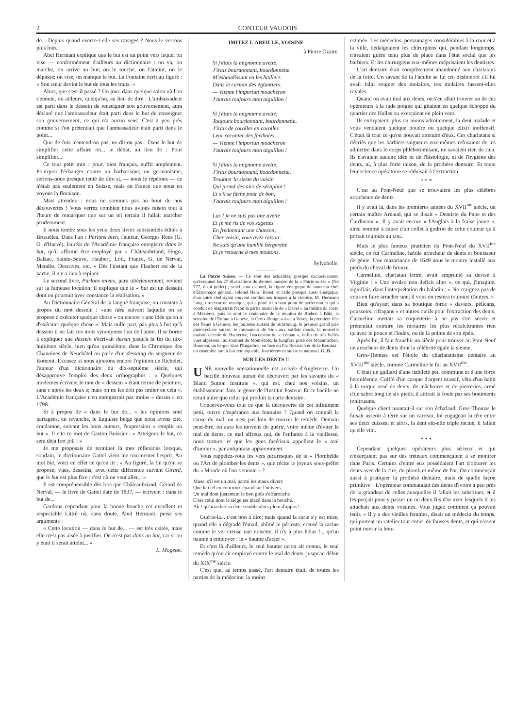2 CONTEUR VAUDOIS
de... Depuis quand exerce-t-elle ses ravages ? Nous le verrons plus loin.
Abel Hermant explique que le but est un point vers lequel on vise — conformément d'ailleurs au dictionnaire : on va, on marche, on arrive au but; on le touche, on l'atteint, on le dépasse; on vise, on manque le but. La Fontaine écrit au figuré : « Son cœur devint le but de tous les traits. »
Alors, que s'est-il passé ? Un jour, dans quelque salon où l'on s'ennuie, ou ailleurs, quelqu'un, au lieu de dire : L'ambassadeur est parti dans le dessein de renseigner son gouvernement, aura déclaré que l'ambassadeur était parti dans le but de renseigner son gouvernement, ce qui n'a aucun sens. C'est à peu près comme si l'on prétendait que l'ambassadeur était parti dans le point...
Que de fois n'entend-on pas, ne dit-on pas : Dans le but de simplifier cette affaire on... le débat, au lieu de : Pour simplifier...
Ce tout petit mot : pour, bien français, suffit amplement. Pourquoi l'échanger contre un barbarisme; un germanisme, serions-nous presque tenté de dire si, — nous le répétons — ce n'était pas seulement en Suisse, mais en France que nous en voyons la floraison.
Mais attendez : nous ne sommes pas au bout de nos découvertes ! Vous verrez combien nous avions raison tout à l'heure de remarquer que sur un tel terrain il fallait marcher prudemment.
Il nous tombe sous les yeux deux livres substantiels édités à Bruxelles. Dans l'un : Parlons bien, l'auteur, Georges Rens (G. O. d'Harvé), lauréat de l'Académie française enregistre dans le but, qu'il affirme être employé par « Châteaubriand, Hugo, Balzac, Sainte-Beuve, Flaubert, Loti, France, G. de Nerval, Mendès, Descaves, etc. » Dès l'instant que Flaubert est de la partie, il n'y a rien à repiper.
Le second livre, Parlons mieux, paru ultérieurement, revient sur la fameuse locution; il explique que le « but est un dessein dont on poursuit avec constance la réalisation. »
Au Dictionnaire Général de la langue française, on constate à propos du mot dessein : «une idée suivant laquelle on se propose d'exécuter quelque chose » ou encore « une idée qu'on a d'exécuter quelque chose ». Mais nulle part, pas plus à but qu'à dessein il ne fait ces mots synonymes l'un de l'autre. Il se borne à expliquer que dessein s'écrivait dessin jusqu'à la fin du dix-huitième siècle, bien qu'au quinzième, dans la Chronique des Chanoines de Neuchâtel on parle d'un desseing du seigneur de Romont. Excusez si nous ajoutons encore l'opinion de Richelet, l'auteur d'un dictionnaire du dix-septième siècle, qui désapprouve l'emploi des deux orthographes : « Quelques modernes écrivent le mot de « dessein » étant terme de peinture, sans c après les deux s; mais on ne les doit pas imiter en cela ». L'Académie française n'en enregistrait pas moins « dessin » en 1798.
Si à propos de « dans le but de... » les opinions sont partagées, en revanche, le linguiste belge que nous avons cité, condamne, suivant les bons auteurs, l'expression « remplir un but ». Il cite ce mot de Gaston Boissier : « Atteignez le but, ce sera déjà fort joli ! »
Je me proposais de terminer là mes réflexions lorsque, soudain, le dictionnaire Gattel vient me tourmenter l'esprit. Au mot but, voici en effet ce qu'on lit : « Au figuré, la fin qu'on se propose; vues, desseins, avec cette différence suivant Girard, que le but est plus fixe : c'est où on veut aller... »
Il est compréhensible dès lors que Châteaubriand, Gérard de Nerval, — le livre de Gattel date de 1837, — écrivent : dans le but de...
Gardons cependant pour la bonne bouche cet excellent et respectable Littré où, sans doute, Abel Hermant, puise ses arguments :
« Cette locution — dans le but de... — est très usitée, mais elle n'est pas aisée à justifier. On n'est pas dans un but, car si on y était il serait atteint... »
L. Mogeon.
IMITEZ L'ABEILLE, VOISINE
à Pierre Ozaire.
Si j'étais la mignonne avette,
J'irais bourdonnant, bourdonnette
M'esbaudissant en les haillers
Dans le carmin des églantiers.
— Vienne l'importun moucheron
J'aurais toujours mon aiguillon !
Si j'étais la mignonne avette,
Toujours bourdonnant, bourdonnette,
J'irais de corolles en corolles
Leur raconter des fariboles.
— Vienne l'importun moucheron
J'aurais toujours mon aiguillon !
Si j'étais la mignonne avette,
J'irais bourdonnant, bourdonnette,
Troubler la sieste du voisin
Qui prend des airs de séraphin !
Et s'il se fâche pour de bon,
J'aurais toujours mon aiguillon !
Las ! je ne suis pas une avette
Et je me ris de vos sagettes
En fredonnant une chanson,
Cher voisin, vous avez raison :
Ne suis qu'une humble bergerette
Et je retourne à mes moutons.
Sylvabelle.
La Patrie Suisse. — Ce sont des actualités, presque exclusivement, qu'évoquent les 27 illustrations du dernier numéro de la « Patrie suisse » (No 777, du 4 juillet) ; voici, tout d'abord, la figure énergique du nouveau chef d'Etat-major général, colonel Henri Roost, et celle presque aussi énergique, d'un autre chef ayant souvent conduit ses troupes à la victoire, M. Hermann Lang, directeur de musique, qui a porté à un haut point de perfection et qui a conduit de magistrale façon la partie musicale de « Davel » au théâtre du Jorat, à Mézières, puis ce sont le centenaire de la réunion de Riehen à Bâle, la semaine de l'Enfant à Genève, la Croix-Rouge suisse à Vevey, la première fête des fleurs à Genève, les journées suisses de Strasbourg, le premier grand prix motocycliste suisse, le monument de Sion aux soldats morts, la nouvelle maison d'école de Hauterive, l'ascension du « Léman », enfin de très belles vues alpestres : au sommet du Mont-Rose, la Jungfrau prise des Maennlichen, Brunnen, un berger dans l'Engadine, en face du Piz Rosatsch et de la Bernina : un ensemble tout à fait remarquable, foncièrement suisse et national. G. B.
SUR LES DENTS !!
UNE nouvelle sensationnelle est arrivée d'Angleterre. Un bacille nouveau aurait été découvert par les savants du « Bland Sutton Institute », qui est, chez nos voisins, un établissement dans le genre de l'Institut Pasteur. Et ce bacille ne serait autre que celui qui produit la carie dentaire.
Concevez-vous tout ce que la découverte de cet infiniment petit, ouvre d'espérance aux humains ? Quand on connaît la cause du mal, on n'est pas loin de trouver le remède. Demain peut-être, on aura les moyens de guérir, voire même d'éviter le mal de dents, ce mal affreux qui, de l'enfance à la vieillesse, nous torture, et que les gens facétieux appellent le « mal d'amour », par antiphrase apparemment.
Vous rappelez-vous les vers picaresques de la « Plombéïde ou l'Art de plomber les dents », que récite le joyeux sous-préfet du « Monde où l'on s'ennuie » ?
Muse, s'il est un mal, parmi les maux divers
Que le ciel en courroux épand sur l'univers,
Un mal dont justement le bon goût s'effarouche
C'est celui dont le siège est placé dans la bouche.
Ah ! qu'arracher sa dent semble alors plein d'appas !
Guéris-la... c'est bon à dire; mais quand la carie s'y est mise, quand elle a dégradé l'émail, abîmé le périoste, creusé la racine comme le ver creuse une noisette, il n'y a plus hélas !... qu'un baume à employer : le « baume d'acier ».
Et c'est là d'ailleurs, le seul baume qu'on ait connu, le seul remède qu'on ait employé contre le mal de dents, jusqu'au début du XIX<sup>me</sup> siècle.
C'est que, au temps passé, l'art dentaire était, de toutes les parties de la médecine, la moins
estimée. Les médecins, personnages considérables à la cour et à la ville, dédaignaient les chirurgiens qui, pendant longtemps, n'avaient guère tenu plus de place dans l'état social que les barbiers. Et les chirurgiens eux-mêmes méprisaient les dentistes.
L'art dentaire était complètement abandonné aux charlatans de la foire. Un savant de la Faculté se fut cru déshonoré s'il lui avait fallu soigner des molaires, ces molaires fussent-elles royales.
Quand on avait mal aux dents, on s'en allait trouver un de ces opérateurs à la rude poigne qui gîtaient en quelque échoppe du quartier des Halles ou exerçaient en plein vent.
Ils extirpaient, plus ou moins adroitement, la dent malade et vous vendaient quelque poudre ou quelque elixir inoffensif. C'était là tout ce qu'on pouvait attendre d'eux. Ces charlatans si décriés que les barbiers-saigneurs eux-mêmes refusaient de les admettre dans le corps phlébotomisant, ne savaient rien de rien. Ils n'avaient aucune idée ni de l'histologie, ni de l'hygiène des dents, ni, à plus forte raison, de la prothèse dentaire. Et toute leur science opératoire se réduisait à l'extraction.
* * *
C'est au Pont-Neuf que se trouvaient les plus célèbres arracheurs de dents.
Il y avait là, dans les premières années du XVII<sup>me</sup> siècle, un certain maître Arnaud, qui se disait « Dentiste du Pape et des Cardinaux ». Il y avait encore « l'Anglais à la fraise jaune », ainsi nommé à cause d'un collet à godron de cette couleur qu'il portait toujours au cou.
Mais le plus fameux praticien du Pont-Neuf du XVII<sup>me</sup> siècle, ce fut Carmeline, habile arracheur de dents et bonisseur de génie. Une mazarinade de 1649 nous le montre installé aux pieds du cheval de bronze.
Carmeline, charlatan lettré, avait emprunté sa devise à Virginie : « Uno avulso non deficit alter », ce qui, j'imagine, signifiait, dans l'interprétation du baladin : « Ne craignez pas de vous en faire arracher une; il vous en restera toujours d'autres. »
Bien qu'ayant dans sa boutique force « daviers, pélicans, poussoirs, rifragans » et autres outils pour l'extraction des dents, Carmeline mettait sa coquetterie à ne pas s'en servir et prétendait extraire les molaires les plus récalcitrantes rien qu'avec le pouce et l'index, ou de la pointe de son épée.
Après lui, il faut franchir un siècle pour trouver au Pont-Neuf un arracheur de dents dont la célébrité égale la sienne.
Gros-Thomas est l'étoile du charlatanisme dentaire au XVIII<sup>me</sup> siècle, comme Carmeline le fut au XVII<sup>me</sup>.
C'était un gaillard d'une habileté peu commune et d'une force herculéenne. Coiffé d'un casque d'argent massif, vêtu d'un habit à la turque orné de dents, de mâchoires et de pierreries, armé d'un sabre long de six pieds, il attirait la foule par ses boniments tonitruants.
Quelque client montait-il sur son échafaud, Gros-Thomas le faisait asseoir à terre sur un carreau, lui engageait la tête entre ses deux cuisses; et alors, la dent eût-elle triple racine, il fallait qu'elle vint.
* * *
Cependant quelques opérateurs plus sérieux et qui n'exerçaient pas sur des tréteaux commençaient à se montrer dans Paris. Certains d'entre eux possédaient l'art d'obturer les dents avec de la cire, du plomb et même de l'or. On commençait aussi à pratiquer la prothèse dentaire, mais de quelle façon primitive ! L'opérateur commandait des dents d'ivoire à peu près de la grandeur de celles auxquelles il fallait les substituer, et il les perçait pour y passer un ou deux fils d'or avec lesquels il les attachait aux dents voisines. Vous jugez comment ça pouvait tenir. « Il y a des vieilles femmes, disait un médecin du temps, qui portent un ratelier tout entier de fausses dents, et qui n'osent point ouvrir la bou-